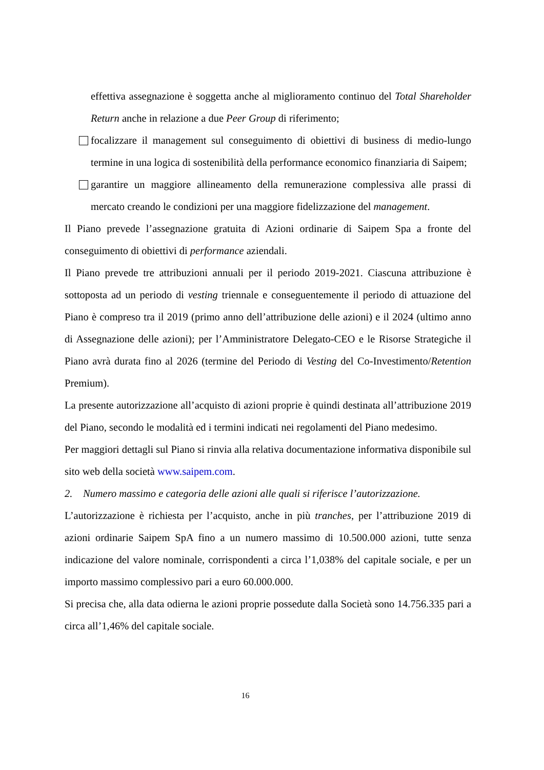effettiva assegnazione è soggetta anche al miglioramento continuo del Total Shareholder Return anche in relazione a due Peer Group di riferimento;
focalizzare il management sul conseguimento di obiettivi di business di medio-lungo termine in una logica di sostenibilità della performance economico finanziaria di Saipem;
garantire un maggiore allineamento della remunerazione complessiva alle prassi di mercato creando le condizioni per una maggiore fidelizzazione del management.
Il Piano prevede l’assegnazione gratuita di Azioni ordinarie di Saipem Spa a fronte del conseguimento di obiettivi di performance aziendali.
Il Piano prevede tre attribuzioni annuali per il periodo 2019-2021. Ciascuna attribuzione è sottoposta ad un periodo di vesting triennale e conseguentemente il periodo di attuazione del Piano è compreso tra il 2019 (primo anno dell’attribuzione delle azioni) e il 2024 (ultimo anno di Assegnazione delle azioni); per l’Amministratore Delegato-CEO e le Risorse Strategiche il Piano avrà durata fino al 2026 (termine del Periodo di Vesting del Co-Investimento/Retention Premium).
La presente autorizzazione all’acquisto di azioni proprie è quindi destinata all’attribuzione 2019 del Piano, secondo le modalità ed i termini indicati nei regolamenti del Piano medesimo.
Per maggiori dettagli sul Piano si rinvia alla relativa documentazione informativa disponibile sul sito web della società www.saipem.com.
2. Numero massimo e categoria delle azioni alle quali si riferisce l’autorizzazione.
L’autorizzazione è richiesta per l’acquisto, anche in più tranches, per l’attribuzione 2019 di azioni ordinarie Saipem SpA fino a un numero massimo di 10.500.000 azioni, tutte senza indicazione del valore nominale, corrispondenti a circa l’1,038% del capitale sociale, e per un importo massimo complessivo pari a euro 60.000.000.
Si precisa che, alla data odierna le azioni proprie possedute dalla Società sono 14.756.335 pari a circa all’1,46% del capitale sociale.
16